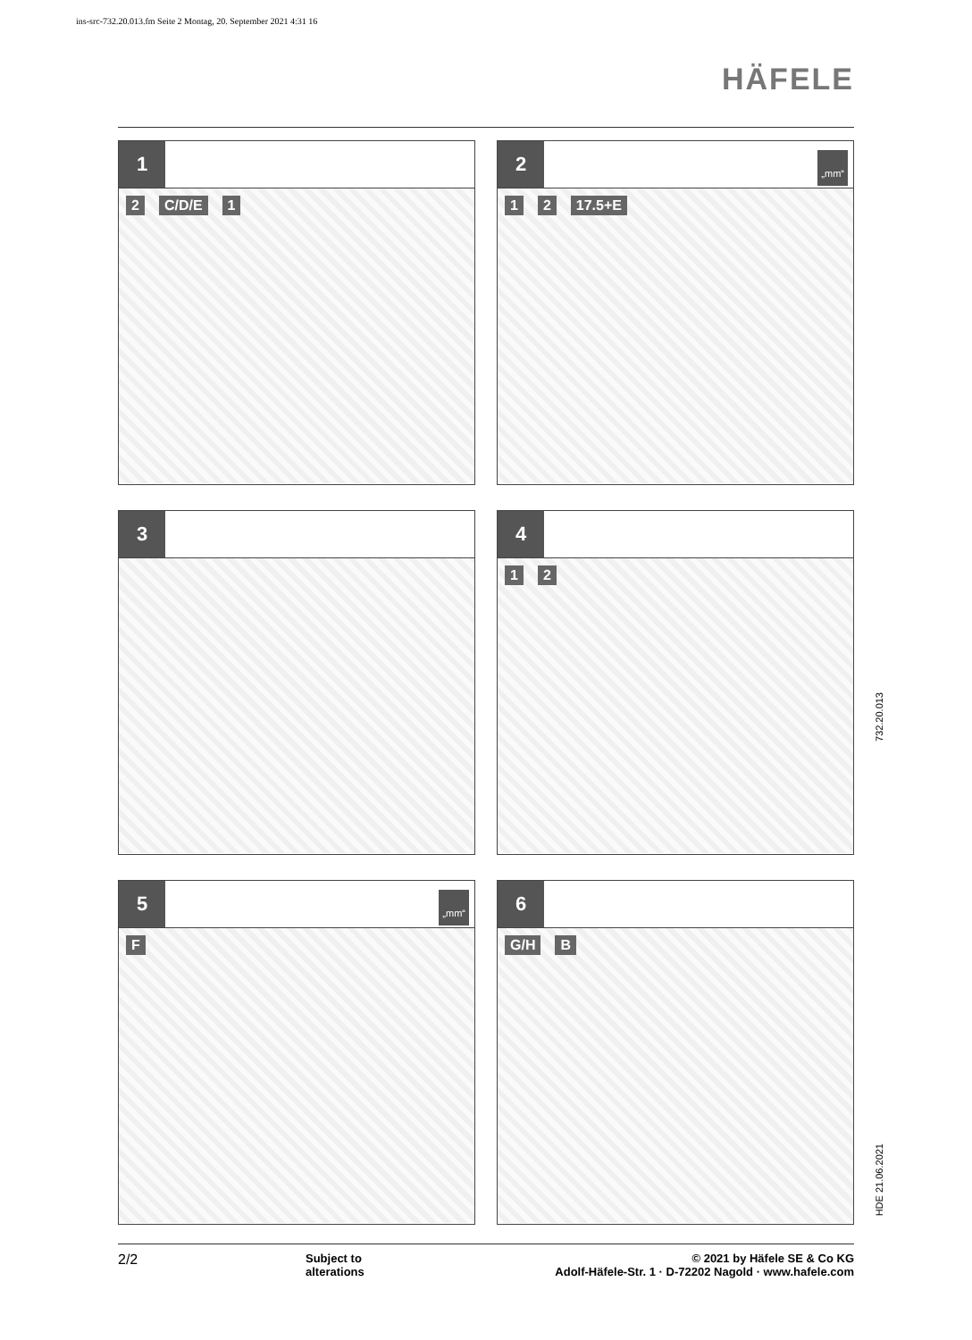ins-src-732.20.013.fm Seite 2 Montag, 20. September 2021 4:31 16
HÄFELE
1
2 C/D/E 1
2
„mm“
1 2 17.5+E
3
4
1 2
5
„mm“
F
6
G/H B
732.20.013
HDE 21.06.2021
2/2
Subject to
alterations
© 2021 by Häfele SE & Co KG
Adolf-Häfele-Str. 1 · D-72202 Nagold · www.hafele.com